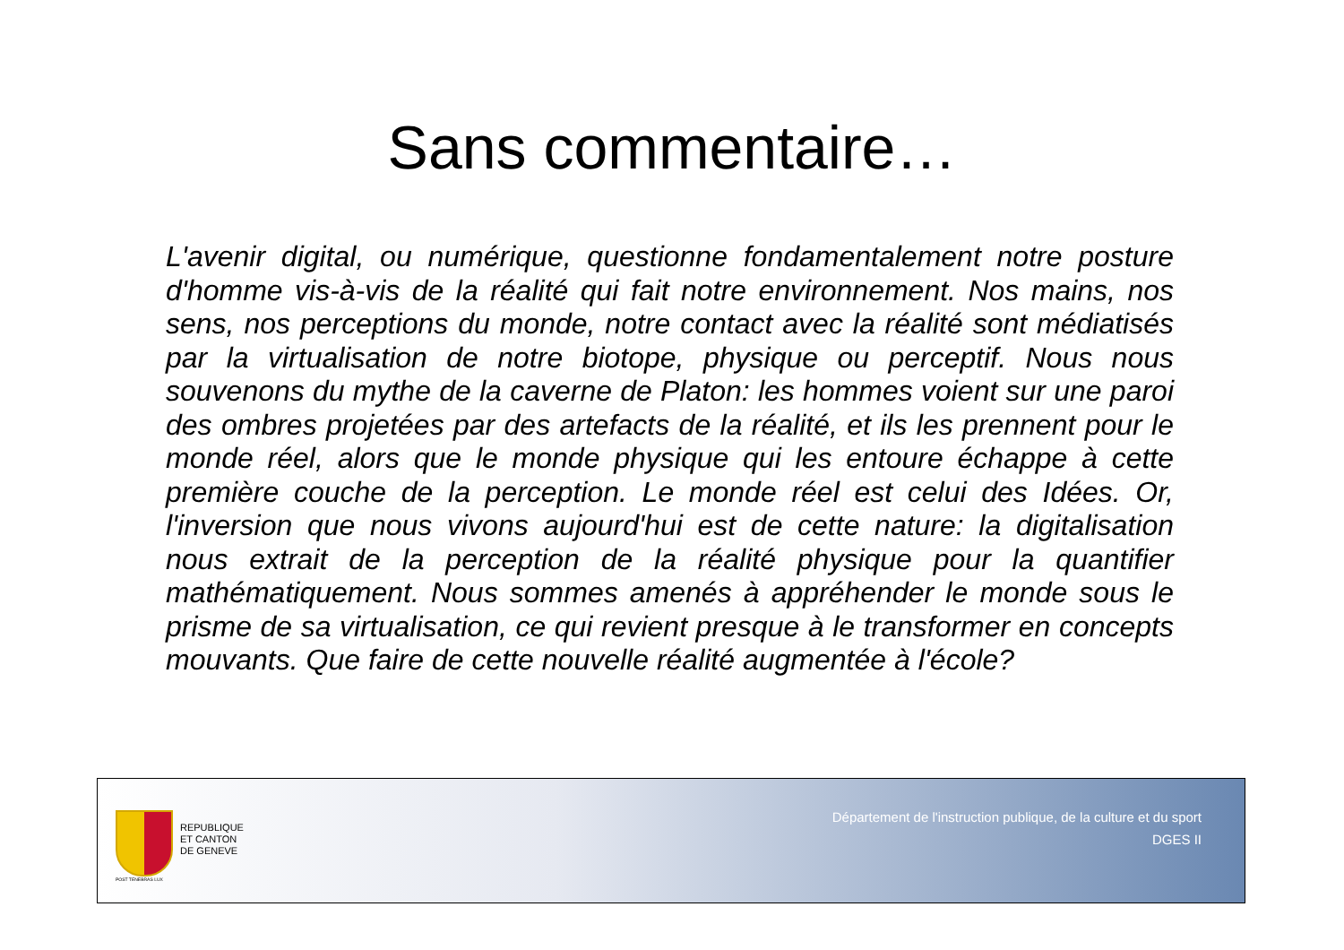Sans commentaire…
L'avenir digital, ou numérique, questionne fondamentalement notre posture d'homme vis-à-vis de la réalité qui fait notre environnement. Nos mains, nos sens, nos perceptions du monde, notre contact avec la réalité sont médiatisés par la virtualisation de notre biotope, physique ou perceptif. Nous nous souvenons du mythe de la caverne de Platon: les hommes voient sur une paroi des ombres projetées par des artefacts de la réalité, et ils les prennent pour le monde réel, alors que le monde physique qui les entoure échappe à cette première couche de la perception. Le monde réel est celui des Idées. Or, l'inversion que nous vivons aujourd'hui est de cette nature: la digitalisation nous extrait de la perception de la réalité physique pour la quantifier mathématiquement. Nous sommes amenés à appréhender le monde sous le prisme de sa virtualisation, ce qui revient presque à le transformer en concepts mouvants. Que faire de cette nouvelle réalité augmentée à l'école?
POST TENEBRAS LUX
REPUBLIQUE
ET CANTON
DE GENEVE
Département de l'instruction publique, de la culture et du sport
DGES II